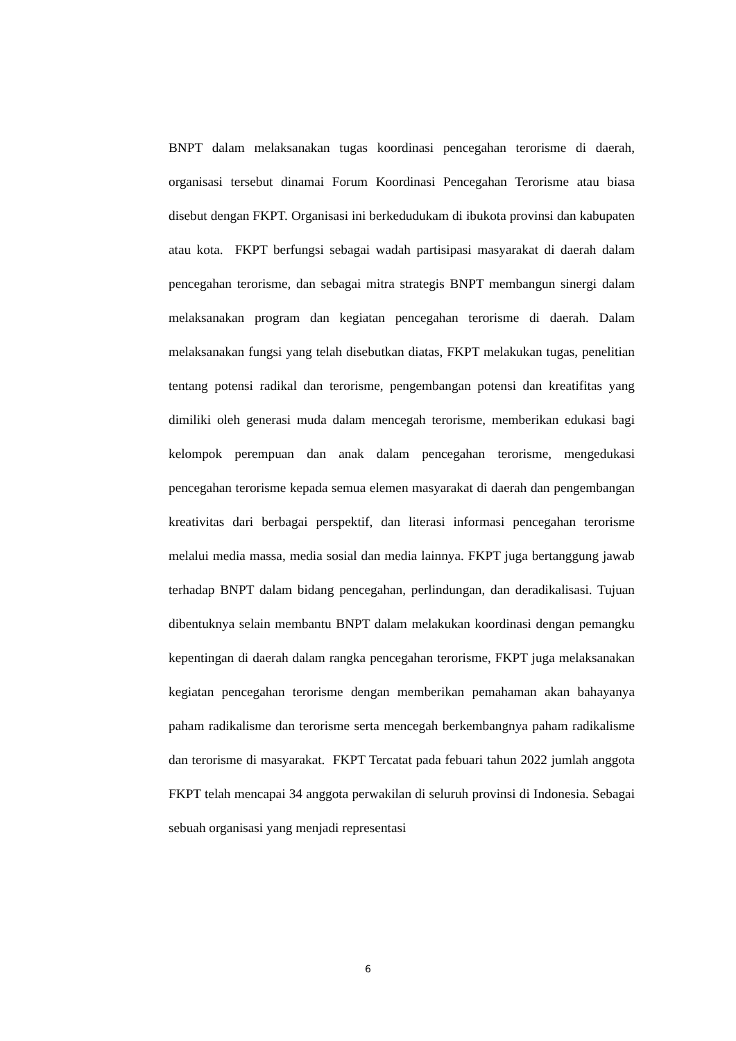BNPT dalam melaksanakan tugas koordinasi pencegahan terorisme di daerah, organisasi tersebut dinamai Forum Koordinasi Pencegahan Terorisme atau biasa disebut dengan FKPT. Organisasi ini berkedudukam di ibukota provinsi dan kabupaten atau kota. FKPT berfungsi sebagai wadah partisipasi masyarakat di daerah dalam pencegahan terorisme, dan sebagai mitra strategis BNPT membangun sinergi dalam melaksanakan program dan kegiatan pencegahan terorisme di daerah. Dalam melaksanakan fungsi yang telah disebutkan diatas, FKPT melakukan tugas, penelitian tentang potensi radikal dan terorisme, pengembangan potensi dan kreatifitas yang dimiliki oleh generasi muda dalam mencegah terorisme, memberikan edukasi bagi kelompok perempuan dan anak dalam pencegahan terorisme, mengedukasi pencegahan terorisme kepada semua elemen masyarakat di daerah dan pengembangan kreativitas dari berbagai perspektif, dan literasi informasi pencegahan terorisme melalui media massa, media sosial dan media lainnya. FKPT juga bertanggung jawab terhadap BNPT dalam bidang pencegahan, perlindungan, dan deradikalisasi. Tujuan dibentuknya selain membantu BNPT dalam melakukan koordinasi dengan pemangku kepentingan di daerah dalam rangka pencegahan terorisme, FKPT juga melaksanakan kegiatan pencegahan terorisme dengan memberikan pemahaman akan bahayanya paham radikalisme dan terorisme serta mencegah berkembangnya paham radikalisme dan terorisme di masyarakat. FKPT Tercatat pada febuari tahun 2022 jumlah anggota FKPT telah mencapai 34 anggota perwakilan di seluruh provinsi di Indonesia. Sebagai sebuah organisasi yang menjadi representasi
6